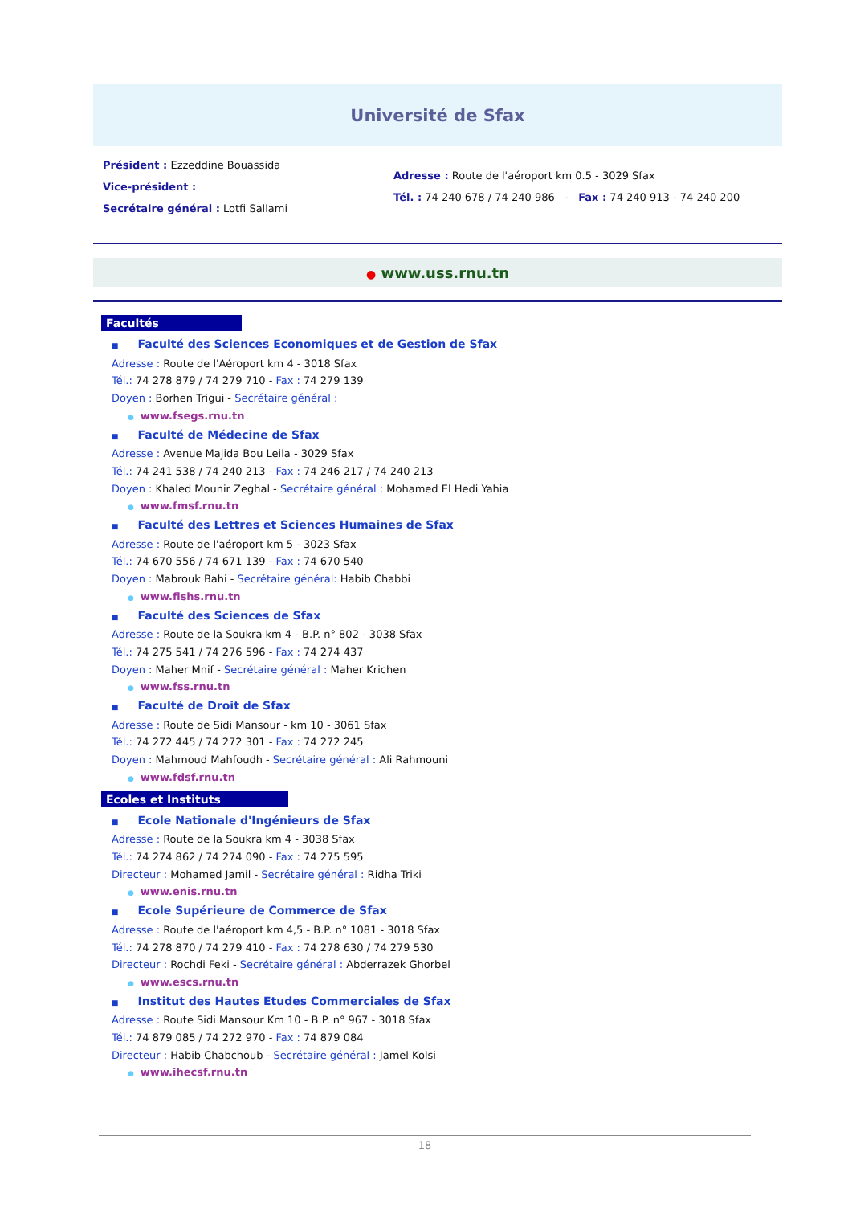Université de Sfax
Président : Ezzeddine Bouassida
Vice-président :
Secrétaire général : Lotfi Sallami
Adresse : Route de l'aéroport km 0.5 - 3029 Sfax
Tél. : 74 240 678 / 74 240 986 - Fax : 74 240 913 - 74 240 200
● www.uss.rnu.tn
Facultés
■ Faculté des Sciences Economiques et de Gestion de Sfax
Adresse : Route de l'Aéroport km 4 - 3018 Sfax
Tél.: 74 278 879 / 74 279 710 - Fax : 74 279 139
Doyen : Borhen Trigui - Secrétaire général :
● www.fsegs.rnu.tn
■ Faculté de Médecine de Sfax
Adresse : Avenue Majida Bou Leila - 3029 Sfax
Tél.: 74 241 538 / 74 240 213 - Fax : 74 246 217 / 74 240 213
Doyen : Khaled Mounir Zeghal - Secrétaire général : Mohamed El Hedi Yahia
● www.fmsf.rnu.tn
■ Faculté des Lettres et Sciences Humaines de Sfax
Adresse : Route de l'aéroport km 5 - 3023 Sfax
Tél.: 74 670 556 / 74 671 139 - Fax : 74 670 540
Doyen : Mabrouk Bahi - Secrétaire général: Habib Chabbi
● www.flshs.rnu.tn
■ Faculté des Sciences de Sfax
Adresse : Route de la Soukra km 4 - B.P. n° 802 - 3038 Sfax
Tél.: 74 275 541 / 74 276 596 - Fax : 74 274 437
Doyen : Maher Mnif - Secrétaire général : Maher Krichen
● www.fss.rnu.tn
■ Faculté de Droit de Sfax
Adresse : Route de Sidi Mansour - km 10 - 3061 Sfax
Tél.: 74 272 445 / 74 272 301 - Fax : 74 272 245
Doyen : Mahmoud Mahfoudh - Secrétaire général : Ali Rahmouni
● www.fdsf.rnu.tn
Ecoles et Instituts
■ Ecole Nationale d'Ingénieurs de Sfax
Adresse : Route de la Soukra km 4 - 3038 Sfax
Tél.: 74 274 862 / 74 274 090 - Fax : 74 275 595
Directeur : Mohamed Jamil - Secrétaire général : Ridha Triki
● www.enis.rnu.tn
■ Ecole Supérieure de Commerce de Sfax
Adresse : Route de l'aéroport km 4,5 - B.P. n° 1081 - 3018 Sfax
Tél.: 74 278 870 / 74 279 410 - Fax : 74 278 630 / 74 279 530
Directeur : Rochdi Feki - Secrétaire général : Abderrazek Ghorbel
● www.escs.rnu.tn
■ Institut des Hautes Etudes Commerciales de Sfax
Adresse : Route Sidi Mansour Km 10 - B.P. n° 967 - 3018 Sfax
Tél.: 74 879 085 / 74 272 970 - Fax : 74 879 084
Directeur : Habib Chabchoub - Secrétaire général : Jamel Kolsi
● www.ihecsf.rnu.tn
18